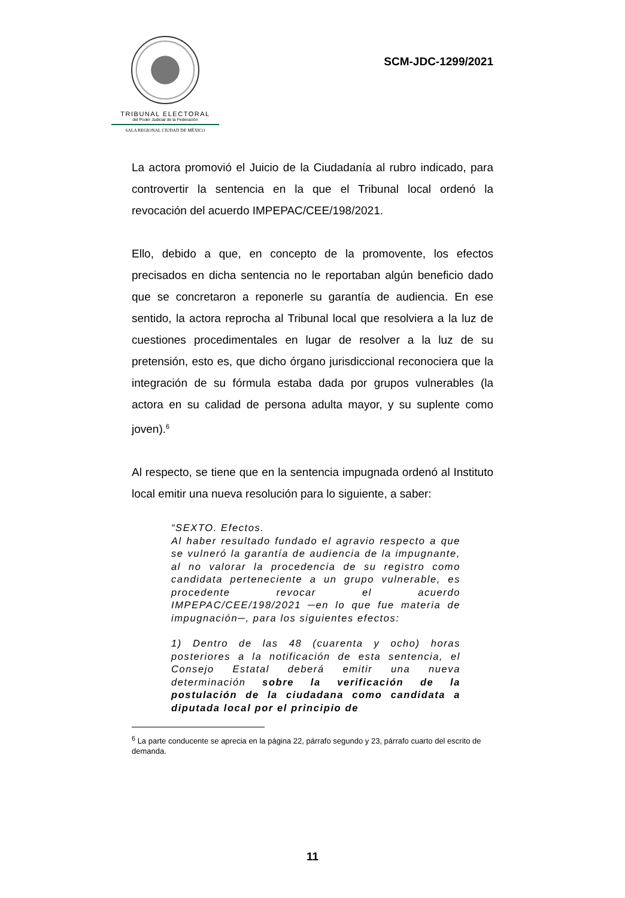TRIBUNAL ELECTORAL
del Poder Judicial de la Federación
SALA REGIONAL CIUDAD DE MÉXICO
SCM-JDC-1299/2021
La actora promovió el Juicio de la Ciudadanía al rubro indicado, para controvertir la sentencia en la que el Tribunal local ordenó la revocación del acuerdo IMPEPAC/CEE/198/2021.
Ello, debido a que, en concepto de la promovente, los efectos precisados en dicha sentencia no le reportaban algún beneficio dado que se concretaron a reponerle su garantía de audiencia. En ese sentido, la actora reprocha al Tribunal local que resolviera a la luz de cuestiones procedimentales en lugar de resolver a la luz de su pretensión, esto es, que dicho órgano jurisdiccional reconociera que la integración de su fórmula estaba dada por grupos vulnerables (la actora en su calidad de persona adulta mayor, y su suplente como joven).<sup>6</sup>
Al respecto, se tiene que en la sentencia impugnada ordenó al Instituto local emitir una nueva resolución para lo siguiente, a saber:
“SEXTO. Efectos.
Al haber resultado fundado el agravio respecto a que se vulneró la garantía de audiencia de la impugnante, al no valorar la procedencia de su registro como candidata perteneciente a un grupo vulnerable, es procedente revocar el acuerdo IMPEPAC/CEE/198/2021 ─en lo que fue materia de impugnación─, para los siguientes efectos:
1) Dentro de las 48 (cuarenta y ocho) horas posteriores a la notificación de esta sentencia, el Consejo Estatal deberá emitir una nueva determinación sobre la verificación de la postulación de la ciudadana como candidata a diputada local por el principio de
<sup>6</sup> La parte conducente se aprecia en la página 22, párrafo segundo y 23, párrafo cuarto del escrito de demanda.
11